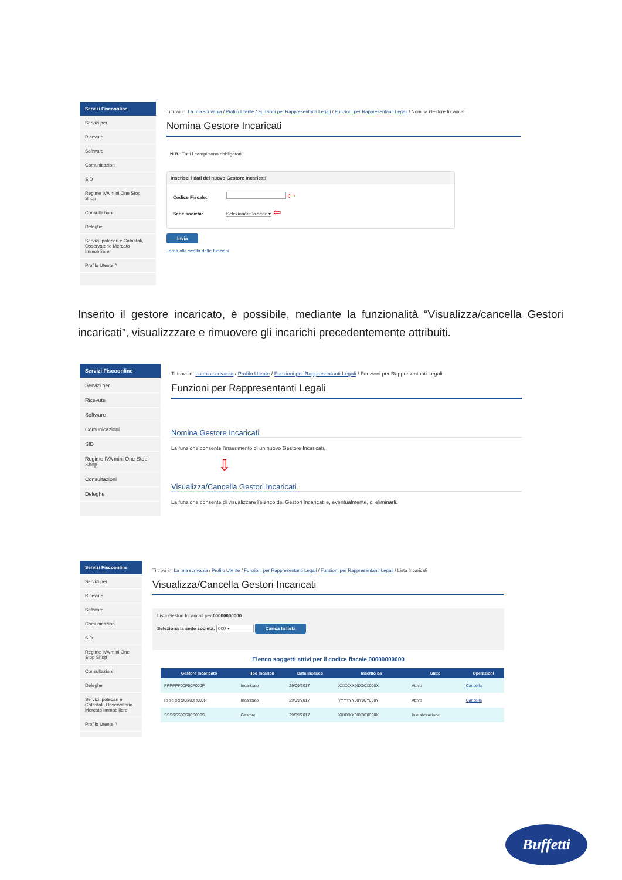Servizi Fiscoonline
Servizi per
Ricevute
Software
Comunicazioni
SID
Regime IVA mini One Stop Shop
Consultazioni
Deleghe
Servizi Ipotecari e Catastali, Osservatorio Mercato Immobiliare
Profilo Utente ^
Ti trovi in: La mia scrivania / Profilo Utente / Funzioni per Rappresentanti Legali / Funzioni per Rappresentanti Legali / Nomina Gestore Incaricati
Nomina Gestore Incaricati
N.B.: Tutti i campi sono obbligatori.
Inserisci i dati del nuovo Gestore Incaricati
Codice Fiscale: ⇦
Sede società: Selezionare la sede ▾ ⇦
Invia
Torna alla scelta delle funzioni
Inserito il gestore incaricato, è possibile, mediante la funzionalità “Visualizza/cancella Gestori incaricati”, visualizzzare e rimuovere gli incarichi precedentemente attribuiti.
Servizi Fiscoonline
Servizi per
Ricevute
Software
Comunicazioni
SID
Regime IVA mini One Stop Shop
Consultazioni
Deleghe
Ti trovi in: La mia scrivania / Profilo Utente / Funzioni per Rappresentanti Legali / Funzioni per Rappresentanti Legali
Funzioni per Rappresentanti Legali
Nomina Gestore Incaricati
La funzione consente l'inserimento di un nuovo Gestore Incaricati.
⇩
Visualizza/Cancella Gestori Incaricati
La funzione consente di visualizzare l'elenco dei Gestori Incaricati e, eventualmente, di eliminarli.
Servizi Fiscoonline
Servizi per
Ricevute
Software
Comunicazioni
SID
Regime IVA mini One Stop Shop
Consultazioni
Deleghe
Servizi Ipotecari e Catastali, Osservatorio Mercato Immobiliare
Profilo Utente ^
Ti trovi in: La mia scrivania / Profilo Utente / Funzioni per Rappresentanti Legali / Funzioni per Rappresentanti Legali / Lista Incaricati
Visualizza/Cancella Gestori Incaricati
Lista Gestori Incaricati per 00000000000
Seleziona la sede società: 000 ▾ Carica la lista
Elenco soggetti attivi per il codice fiscale 00000000000
| Gestore incaricato | Tipo incarico | Data incarico | Inserito da | Stato | Operazioni |
| --- | --- | --- | --- | --- | --- |
| PPPPPP00P00P000P | Incaricato | 29/09/2017 | XXXXXX00X00X000X | Attivo | Cancella |
| RRRRRR00R00R000R | Incaricato | 29/09/2017 | YYYYYY00Y00Y000Y | Attivo | Cancella |
| SSSSSS00S00S000S | Gestore | 29/09/2017 | XXXXXX00X00X000X | In elaborazione | |
Buffetti